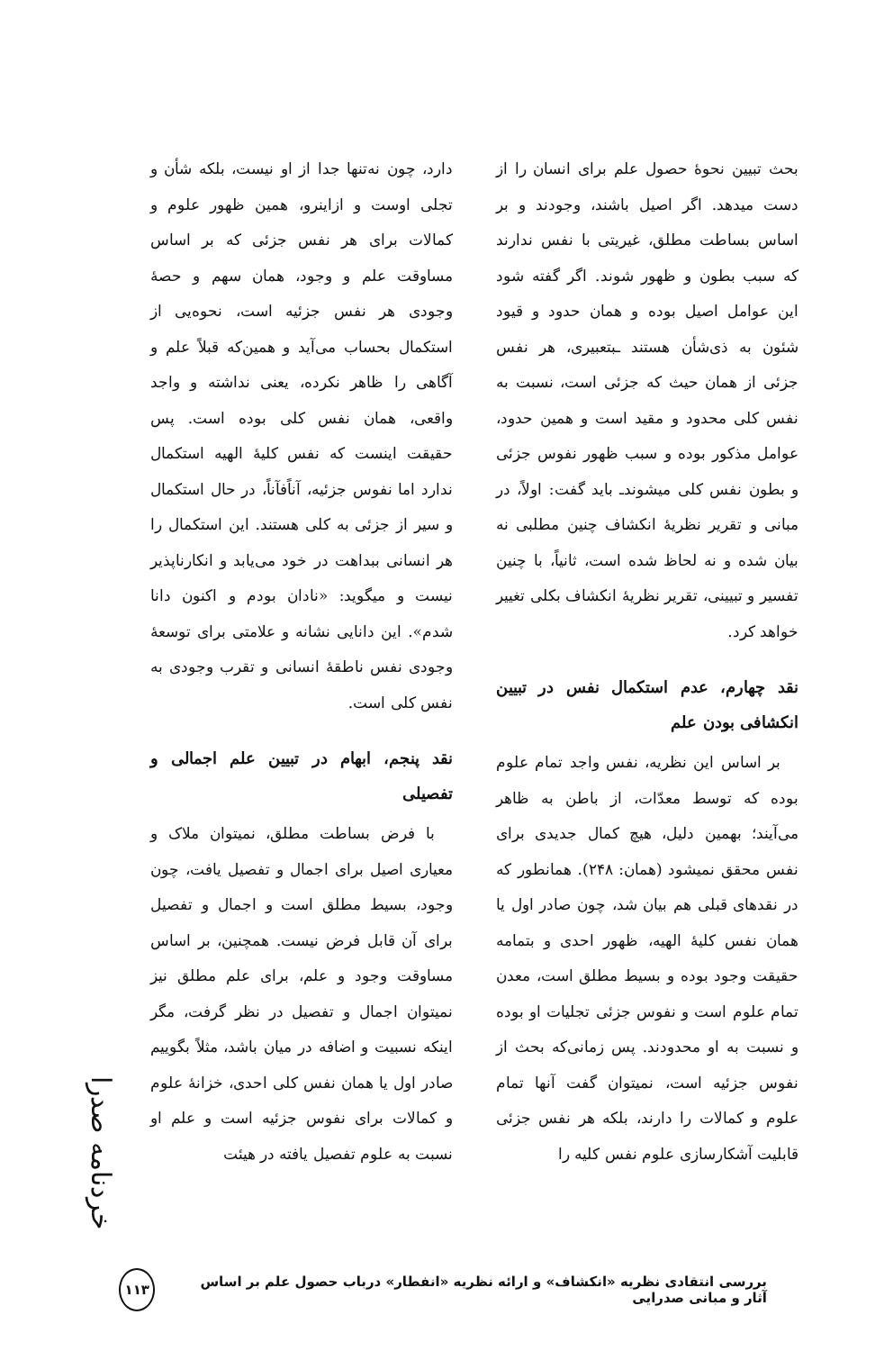بحث تبیین نحوهٔ حصول علم برای انسان را از دست میدهد. اگر اصیل باشند، وجودند و بر اساس بساطت مطلق، غیریتی با نفس ندارند که سبب بطون و ظهور شوند. اگر گفته شود این عوامل اصیل بوده و همان حدود و قیود شئون به ذی‌شأن هستند ـبتعبیری، هر نفس جزئی از همان حیث که جزئی است، نسبت به نفس کلی محدود و مقید است و همین حدود، عوامل مذکور بوده و سبب ظهور نفوس جزئی و بطون نفس کلی میشوندـ باید گفت: اولاً، در مبانی و تقریر نظریهٔ انکشاف چنین مطلبی نه بیان شده و نه لحاظ شده است، ثانیاً، با چنین تفسیر و تبیینی، تقریر نظریهٔ انکشاف بکلی تغییر خواهد کرد.
نقد چهارم، عدم استکمال نفس در تبیین انکشافی بودن علم
بر اساس این نظریه، نفس واجد تمام علوم بوده که توسط معدّات، از باطن به ظاهر می‌آیند؛ بهمین دلیل، هیچ کمال جدیدی برای نفس محقق نمیشود (همان: ۲۴۸). همانطور که در نقدهای قبلی هم بیان شد، چون صادر اول یا همان نفس کلیهٔ الهیه، ظهور احدی و بتمامه حقیقت وجود بوده و بسیط مطلق است، معدن تمام علوم است و نفوس جزئی تجلیات او بوده و نسبت به او محدودند. پس زمانی‌که بحث از نفوس جزئیه است، نمیتوان گفت آنها تمام علوم و کمالات را دارند، بلکه هر نفس جزئی قابلیت آشکارسازی علوم نفس کلیه را
دارد، چون نه‌تنها جدا از او نیست، بلکه شأن و تجلی اوست و ازاینرو، همین ظهور علوم و کمالات برای هر نفس جزئی که بر اساس مساوقت علم و وجود، همان سهم و حصهٔ وجودی هر نفس جزئیه است، نحوه‌یی از استکمال بحساب می‌آید و همین‌که قبلاً علم و آگاهی را ظاهر نکرده، یعنی نداشته و واجد واقعی، همان نفس کلی بوده است. پس حقیقت اینست که نفس کلیهٔ الهیه استکمال ندارد اما نفوس جزئیه، آناًفآناً، در حال استکمال و سیر از جزئی به کلی هستند. این استکمال را هر انسانی ببداهت در خود می‌یابد و انکارناپذیر نیست و میگوید: «نادان بودم و اکنون دانا شدم». این دانایی نشانه و علامتی برای توسعهٔ وجودی نفس ناطقهٔ انسانی و تقرب وجودی به نفس کلی است.
نقد پنجم، ابهام در تبیین علم اجمالی و تفصیلی
با فرض بساطت مطلق، نمیتوان ملاک و معیاری اصیل برای اجمال و تفصیل یافت، چون وجود، بسیط مطلق است و اجمال و تفصیل برای آن قابل فرض نیست. همچنین، بر اساس مساوقت وجود و علم، برای علم مطلق نیز نمیتوان اجمال و تفصیل در نظر گرفت، مگر اینکه نسبیت و اضافه در میان باشد، مثلاً بگوییم صادر اول یا همان نفس کلی احدی، خزانهٔ علوم و کمالات برای نفوس جزئیه است و علم او نسبت به علوم تفصیل یافته در هیئت
خردنامه صدرا
بررسی انتقادی نظریه «انکشاف» و ارائه نظریه «انفطار» درباب حصول علم بر اساس آثار و مبانی صدرایی ۱۱۳